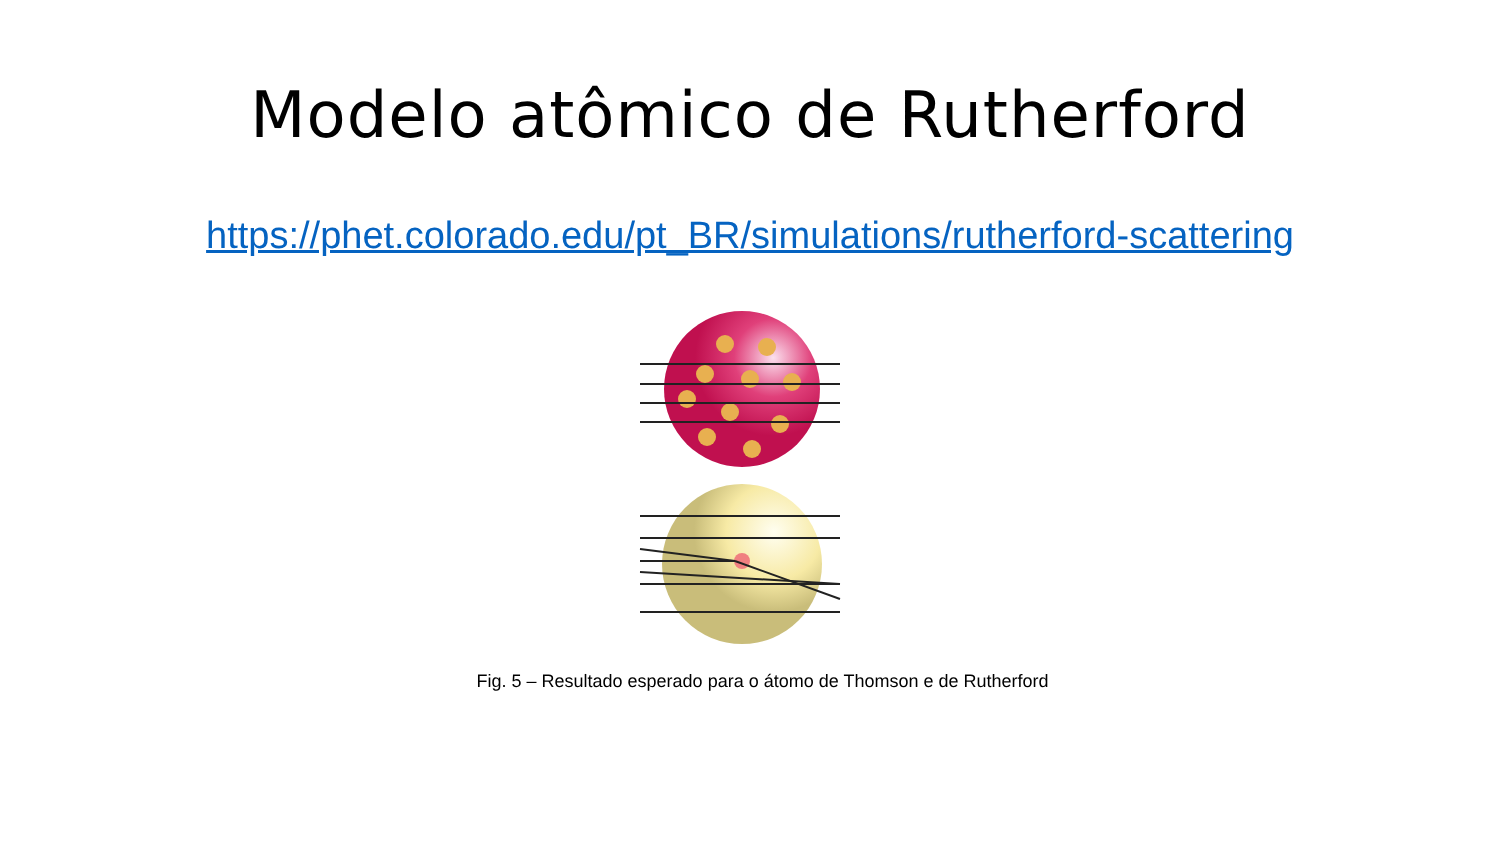Modelo atômico de Rutherford
https://phet.colorado.edu/pt_BR/simulations/rutherford-scattering
Fig. 5 – Resultado esperado para o átomo de Thomson e de Rutherford